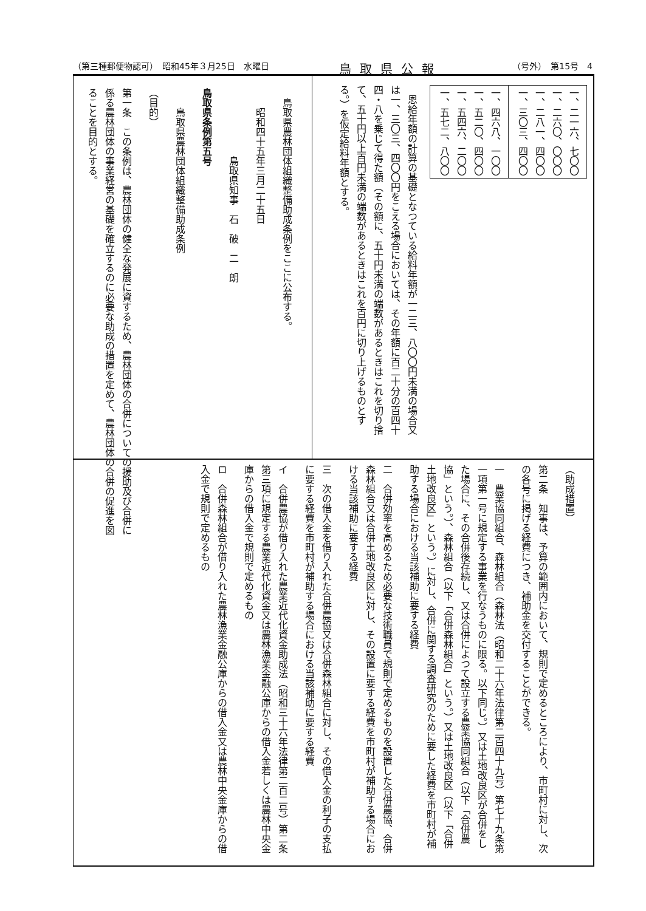（第三種郵便物認可）　昭和45年３月25日　水曜日 鳥取県公報 （号外）　第15号　4
| 一、二一六、七〇〇 一、二六〇、〇〇〇 一、二八一、四〇〇 一、三〇三、四〇〇 |
| 一、四六八、一〇〇 一、五二〇、四〇〇 一、五四六、二〇〇 一、五七二、八〇〇 |
　恩給年額の計算の基礎となつている給料年額が一二三、八〇〇円未満の場合又は一、三〇三、四〇〇円をこえる場合においては、その年額に百二十分の百四十四・八を乗じて得た額（その額に、五十円未満の端数があるときはこれを切り捨て、五十円以上百円未満の端数があるときはこれを百円に切り上げるものとする。）を仮定給料年額とする。
　鳥取県農林団体組織整備助成条例をここに公布する。
　　昭和四十五年三月二十五日
　　　　　　　鳥取県知事　石　破　二　朗
鳥取県条例第五号
　　鳥取県農林団体組織整備助成条例
（目的）
第一条　この条例は、農林団体の健全な発展に資するため、農林団体の合併についての援助及び合併に係る農林団体の事業経営の基礎を確立するのに必要な助成の措置を定めて、農林団体の合併の促進を図ることを目的とする。
（助成措置）
第二条　知事は、予算の範囲内において、規則で定めるところにより、市町村に対し、次の各号に掲げる経費につき、補助金を交付することができる。
一　農業協同組合、森林組合（森林法（昭和二十六年法律第二百四十九号）第七十九条第一項第一号に規定する事業を行なうものに限る。以下同じ。）又は土地改良区が合併をした場合に、その合併後存続し、又は合併によつて設立する農業協同組合（以下「合併農協」という。）、森林組合（以下「合併森林組合」という。）又は土地改良区（以下「合併土地改良区」という。）に対し、合併に関する調査研究のために要した経費を市町村が補助する場合における当該補助に要する経費
二　合併効率を高めるため必要な技術職員で規則で定めるものを設置した合併農協、合併森林組合又は合併土地改良区に対し、その設置に要する経費を市町村が補助する場合における当該補助に要する経費
三　次の借入金を借り入れた合併農協又は合併森林組合に対し、その借入金の利子の支払に要する経費を市町村が補助する場合における当該補助に要する経費
イ　合併農協が借り入れた農業近代化資金助成法（昭和三十六年法律第二百二号）第二条第三項に規定する農業近代化資金又は農林漁業金融公庫からの借入金若しくは農林中央金庫からの借入金で規則で定めるもの
ロ　合併森林組合が借り入れた農林漁業金融公庫からの借入金又は農林中央金庫からの借入金で規則で定めるもの